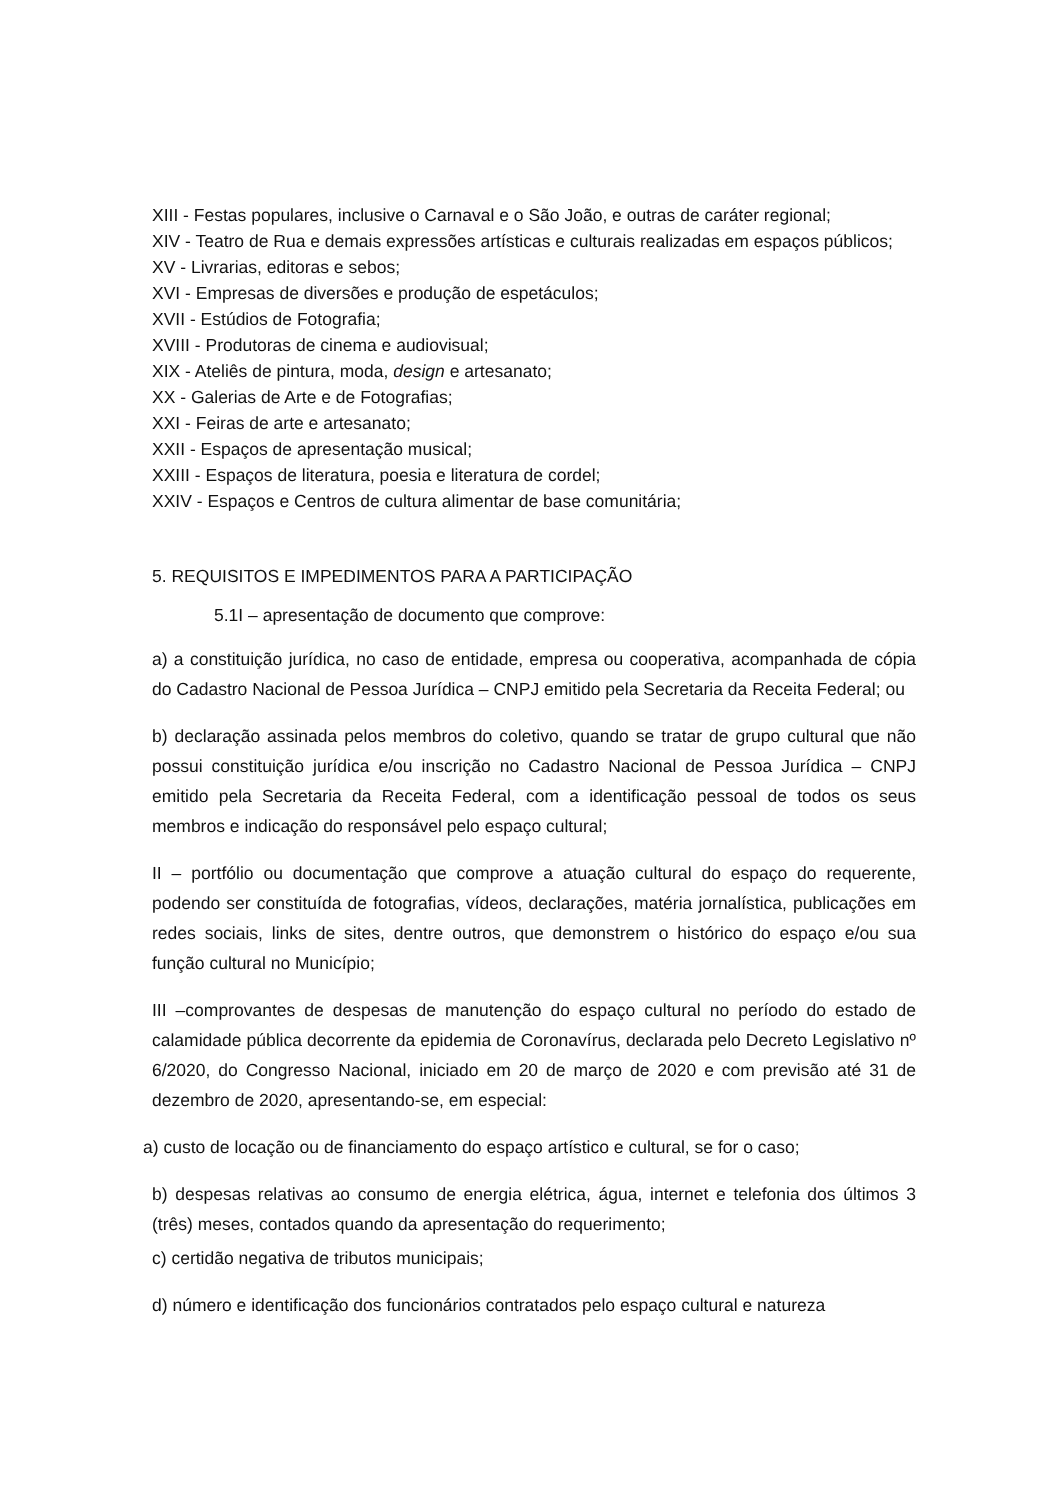XIII - Festas populares, inclusive o Carnaval e o São João, e outras de caráter regional;
XIV - Teatro de Rua e demais expressões artísticas e culturais realizadas em espaços públicos;
XV - Livrarias, editoras e sebos;
XVI - Empresas de diversões e produção de espetáculos;
XVII - Estúdios de Fotografia;
XVIII - Produtoras de cinema e audiovisual;
XIX - Ateliês de pintura, moda, design e artesanato;
XX - Galerias de Arte e de Fotografias;
XXI - Feiras de arte e artesanato;
XXII - Espaços de apresentação musical;
XXIII - Espaços de literatura, poesia e literatura de cordel;
XXIV - Espaços e Centros de cultura alimentar de base comunitária;
5. REQUISITOS E IMPEDIMENTOS PARA A PARTICIPAÇÃO
5.1I – apresentação de documento que comprove:
a) a constituição jurídica, no caso de entidade, empresa ou cooperativa, acompanhada de cópia do Cadastro Nacional de Pessoa Jurídica – CNPJ emitido pela Secretaria da Receita Federal; ou
b) declaração assinada pelos membros do coletivo, quando se tratar de grupo cultural que não possui constituição jurídica e/ou inscrição no Cadastro Nacional de Pessoa Jurídica – CNPJ emitido pela Secretaria da Receita Federal, com a identificação pessoal de todos os seus membros e indicação do responsável pelo espaço cultural;
II – portfólio ou documentação que comprove a atuação cultural do espaço do requerente, podendo ser constituída de fotografias, vídeos, declarações, matéria jornalística, publicações em redes sociais, links de sites, dentre outros, que demonstrem o histórico do espaço e/ou sua função cultural no Município;
III –comprovantes de despesas de manutenção do espaço cultural no período do estado de calamidade pública decorrente da epidemia de Coronavírus, declarada pelo Decreto Legislativo nº 6/2020, do Congresso Nacional, iniciado em 20 de março de 2020 e com previsão até 31 de dezembro de 2020, apresentando-se, em especial:
a) custo de locação ou de financiamento do espaço artístico e cultural, se for o caso;
b) despesas relativas ao consumo de energia elétrica, água, internet e telefonia dos últimos 3 (três) meses, contados quando da apresentação do requerimento;
c) certidão negativa de tributos municipais;
d) número e identificação dos funcionários contratados pelo espaço cultural e natureza